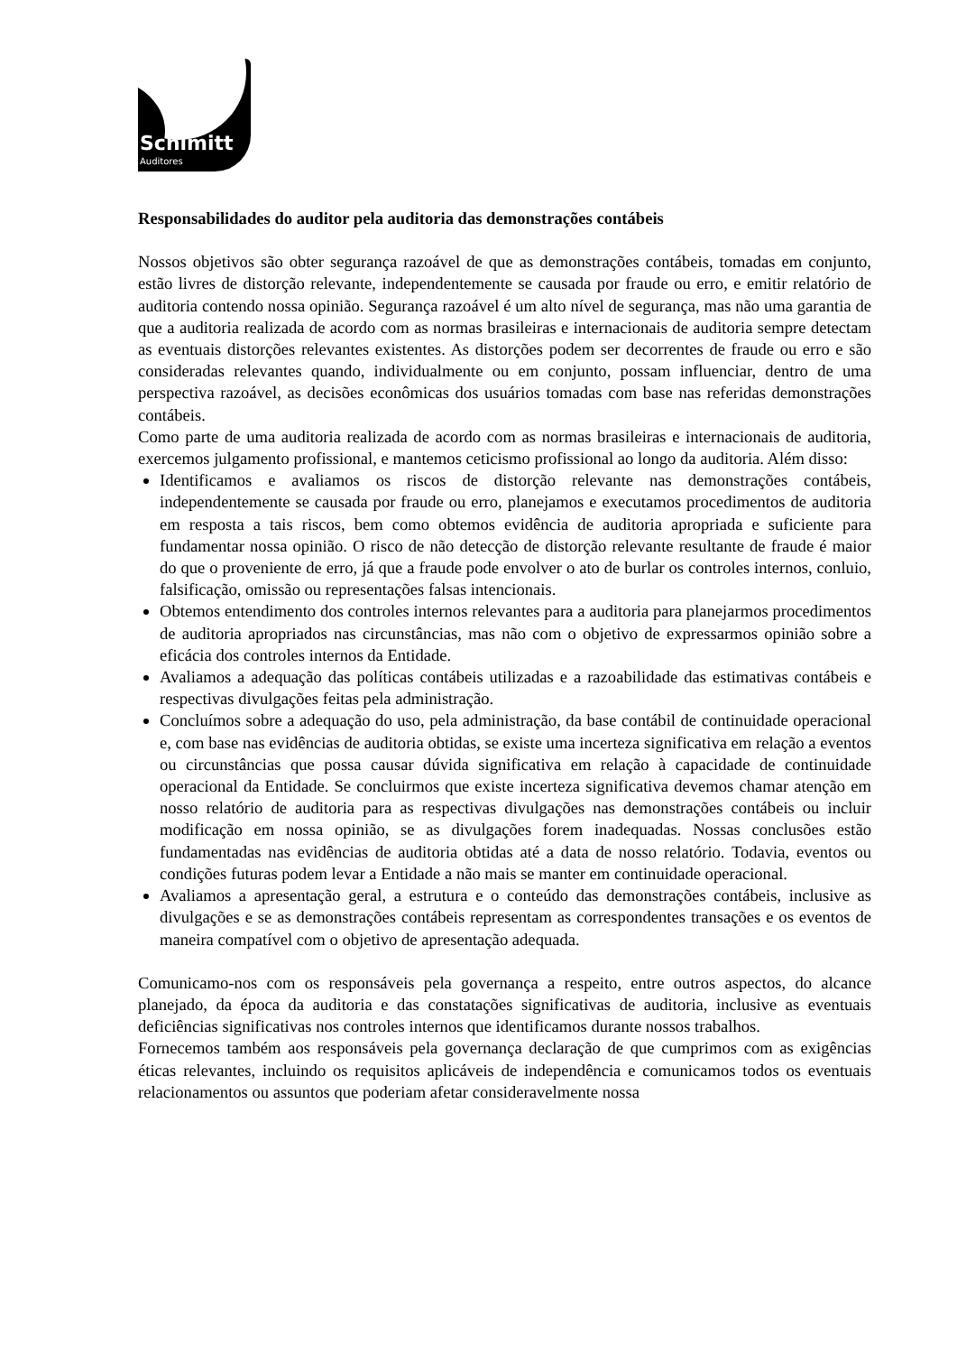Schimitt
Auditores
Responsabilidades do auditor pela auditoria das demonstrações contábeis
Nossos objetivos são obter segurança razoável de que as demonstrações contábeis, tomadas em conjunto, estão livres de distorção relevante, independentemente se causada por fraude ou erro, e emitir relatório de auditoria contendo nossa opinião. Segurança razoável é um alto nível de segurança, mas não uma garantia de que a auditoria realizada de acordo com as normas brasileiras e internacionais de auditoria sempre detectam as eventuais distorções relevantes existentes. As distorções podem ser decorrentes de fraude ou erro e são consideradas relevantes quando, individualmente ou em conjunto, possam influenciar, dentro de uma perspectiva razoável, as decisões econômicas dos usuários tomadas com base nas referidas demonstrações contábeis.
Como parte de uma auditoria realizada de acordo com as normas brasileiras e internacionais de auditoria, exercemos julgamento profissional, e mantemos ceticismo profissional ao longo da auditoria. Além disso:
Identificamos e avaliamos os riscos de distorção relevante nas demonstrações contábeis, independentemente se causada por fraude ou erro, planejamos e executamos procedimentos de auditoria em resposta a tais riscos, bem como obtemos evidência de auditoria apropriada e suficiente para fundamentar nossa opinião. O risco de não detecção de distorção relevante resultante de fraude é maior do que o proveniente de erro, já que a fraude pode envolver o ato de burlar os controles internos, conluio, falsificação, omissão ou representações falsas intencionais.
Obtemos entendimento dos controles internos relevantes para a auditoria para planejarmos procedimentos de auditoria apropriados nas circunstâncias, mas não com o objetivo de expressarmos opinião sobre a eficácia dos controles internos da Entidade.
Avaliamos a adequação das políticas contábeis utilizadas e a razoabilidade das estimativas contábeis e respectivas divulgações feitas pela administração.
Concluímos sobre a adequação do uso, pela administração, da base contábil de continuidade operacional e, com base nas evidências de auditoria obtidas, se existe uma incerteza significativa em relação a eventos ou circunstâncias que possa causar dúvida significativa em relação à capacidade de continuidade operacional da Entidade. Se concluirmos que existe incerteza significativa devemos chamar atenção em nosso relatório de auditoria para as respectivas divulgações nas demonstrações contábeis ou incluir modificação em nossa opinião, se as divulgações forem inadequadas. Nossas conclusões estão fundamentadas nas evidências de auditoria obtidas até a data de nosso relatório. Todavia, eventos ou condições futuras podem levar a Entidade a não mais se manter em continuidade operacional.
Avaliamos a apresentação geral, a estrutura e o conteúdo das demonstrações contábeis, inclusive as divulgações e se as demonstrações contábeis representam as correspondentes transações e os eventos de maneira compatível com o objetivo de apresentação adequada.
Comunicamo-nos com os responsáveis pela governança a respeito, entre outros aspectos, do alcance planejado, da época da auditoria e das constatações significativas de auditoria, inclusive as eventuais deficiências significativas nos controles internos que identificamos durante nossos trabalhos.
Fornecemos também aos responsáveis pela governança declaração de que cumprimos com as exigências éticas relevantes, incluindo os requisitos aplicáveis de independência e comunicamos todos os eventuais relacionamentos ou assuntos que poderiam afetar consideravelmente nossa